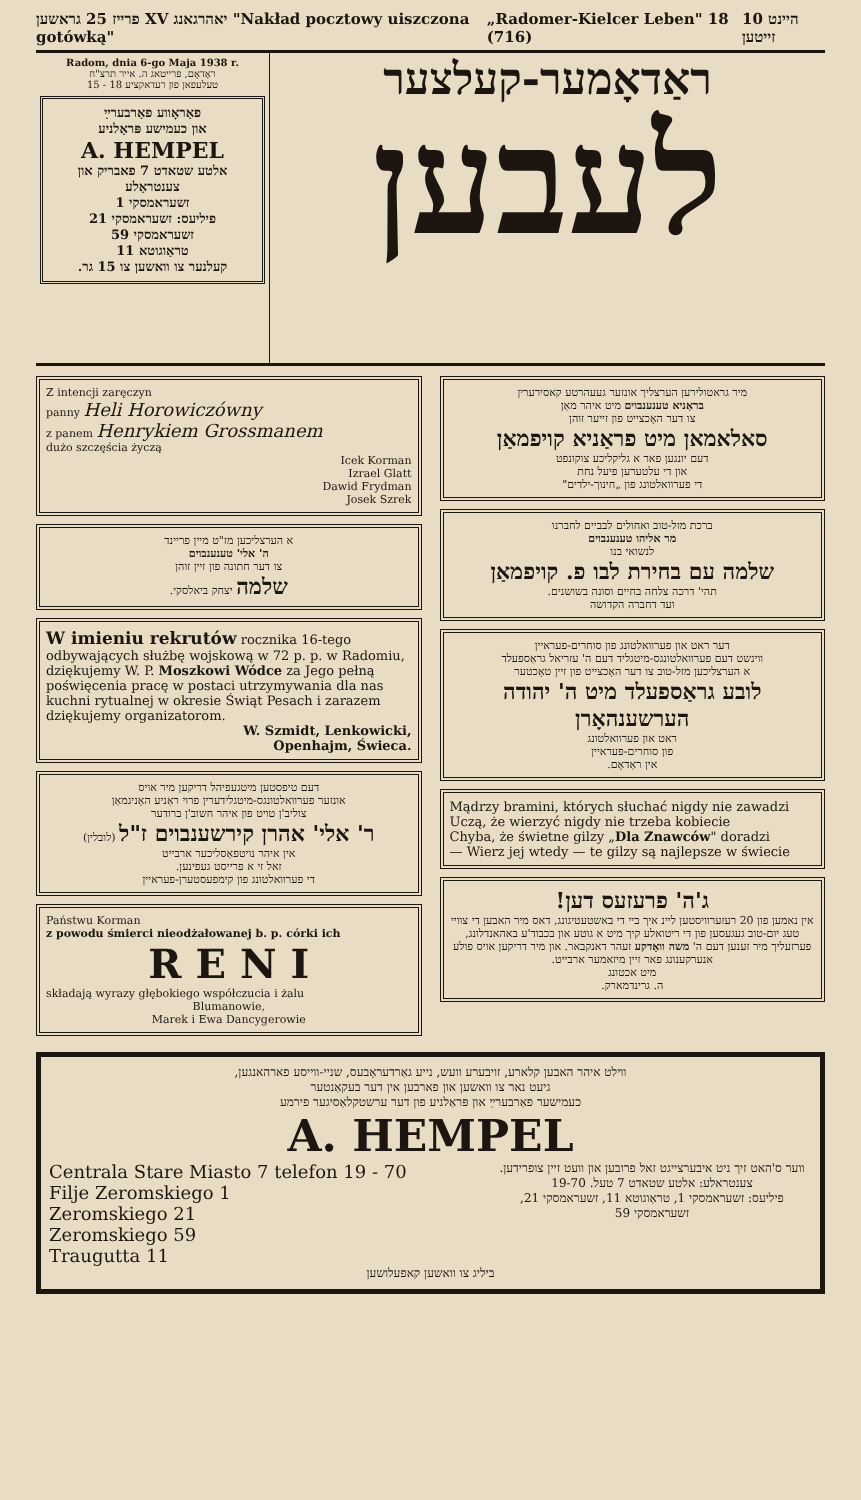פרייז 25 גראשען XV יאהרגאנג "Nakład pocztowy uiszczona gotówką" „Radomer-Kielcer Leben" 18 (716) היינט 10 זייטען
Radom, dnia 6-go Maja 1938 r.
ראַדאָם, פרייטאג ה. אייר תרצ"ח
טעלעפאן פון רעדאקציע 18 - 15
פאַראָווע פאַרבערײַ
און כעמישע פּראַלניע
A. HEMPEL
אלטע שטאדט 7 פאבריק און צענטראַלע
זשעראמסקי 1
פיליעס: זשעראמסקי 21
זשעראמסקי 59
טראַוגוטא 11
קעלנער צו וואשען צו 15 גר.
ראַדאָמער-קעלצער
לעבען
Z intencji zaręczyn
panny Heli Horowiczówny
z panem Henrykiem Grossmanem
dużo szczęścia życzą
Icek Korman
Izrael Glatt
Dawid Frydman
Josek Szrek
א הערצליכען מז"ט מיין פריינד
ה' אלי' טענענבוים
צו דער חתונה פון זיין זוהן
שלמה יצחק ביאלסקי.
W imieniu rekrutów rocznika 16-tego odbywających służbę wojskową w 72 p. p. w Radomiu, dziękujemy W. P. Moszkowi Wódce za Jego pełną poświęcenia pracę w postaci utrzymywania dla nas kuchni rytualnej w okresie Świąt Pesach i zarazem dziękujemy organizatorom.
W. Szmidt, Lenkowicki,
Openhajm, Świeca.
דעם טיפסטען מיטגעפיהל דריקען מיר אויס
אונזער פערוואלטונגס-מיטגלידערין פרוי ראַניע האָניגמאַן
צוליב'ן טויט פון איהר חשוב'ן ברודער
ר' אלי' אהרן קירשענבוים ז"ל (לובלין)
אין איהר נויטפאַסליכער ארבייט
זאל זי א פרייסט געפינען.
די פערוואלטונג פון קימפעסטערן-פעראיין
Państwu Korman
z powodu śmierci nieodżałowanej b. p. córki ich
R E N I
składają wyrazy głębokiego współczucia i żalu
Blumanowie,
Marek i Ewa Dancygerowie
מיר גראטולירען הערצליך אונזער געעהרטע קאסירערין
בראַניא טענענבוים מיט איהר מאַן
צו דער האָכצייט פון זייער זוהן
סאלאמאן מיט פראַניא קויפמאַן
דעם יונגען פאר א גליקליכע צוקונפט
און די עלטערען פיעל נחת
די פערוואלטונג פון „חינוך-ילדים"
ברכת מזל-טוב ואחולים לבביים לחברנו
מר אליהו טענענבוים
לנשואי בנו
שלמה עם בחירת לבו פ. קויפמאַן
תהי' דרכה צלחה בחיים וסונה בשושנים.
ועד דחברה הקדושה
דער ראט און פערוואלטונג פון סוחרים-פעראיין
ווינשט דעם פערוואלטונגס-מיטגליד דעם ה' עזריאל גראַספעלד
א הערצליכען מזל-טוב צו דער האָכצייט פון זיין טאָכטער
לובע גראַספעלד מיט ה' יהודה הערשענהאָרן
ראט און פערוואלטונג
פון סוחרים-פעראיין
אין ראַדאָם.
Mądrzy bramini, których słuchać nigdy nie zawadzi
Uczą, że wierzyć nigdy nie trzeba kobiecie
Chyba, że świetne gilzy „Dla Znawców" doradzi
— Wierz jej wtedy — te gilzy są najlepsze w świecie
ג'ה' פרעזעס דען!
אין נאמען פון 20 רעזערוויסטען ליינ איך ביי די באשטעטיגונג, דאס מיר האבען די צוויי טעג יום-טוב געגעסען פון די ריטואלע קיך מיט א גוטע און בכבוד'ע באהאנדלונג, פערזעליך מיר זענען דעם ה' משה וואָדקע זעהר דאנקבאר. און מיר דריקען אויס פולע אנערקענונג פאר זיין מיזאמער ארבייט.
מיט אכטונג
ה. גרינדמארק.
ווילט איהר האבען קלארע, זויבערע וועש, נייע גאַרדעראָבעס, שניי-ווייסע פארהאנגען,
גיעט נאר צו וואשען און פארבען אין דער בעקאַנטער
כעמישער פאַרבערײַ און פּראַלניע פון דער ערשטקלאַסיגער פירמע
A. HEMPEL
Centrala Stare Miasto 7 telefon 19 - 70
Filje Zeromskiego 1
Zeromskiego 21
Zeromskiego 59
Traugutta 11
ווער ס'האט זיך ניט איבערצייגט זאל פרובען און וועט זיין צופרידען.
צענטראלע: אלטע שטאדט 7 טעל. 19-70
פיליעס: זשעראמסקי 1, טראַוגוטא 11, זשעראמסקי 21, זשעראמסקי 59
ביליג צו וואשען קאפעלושען